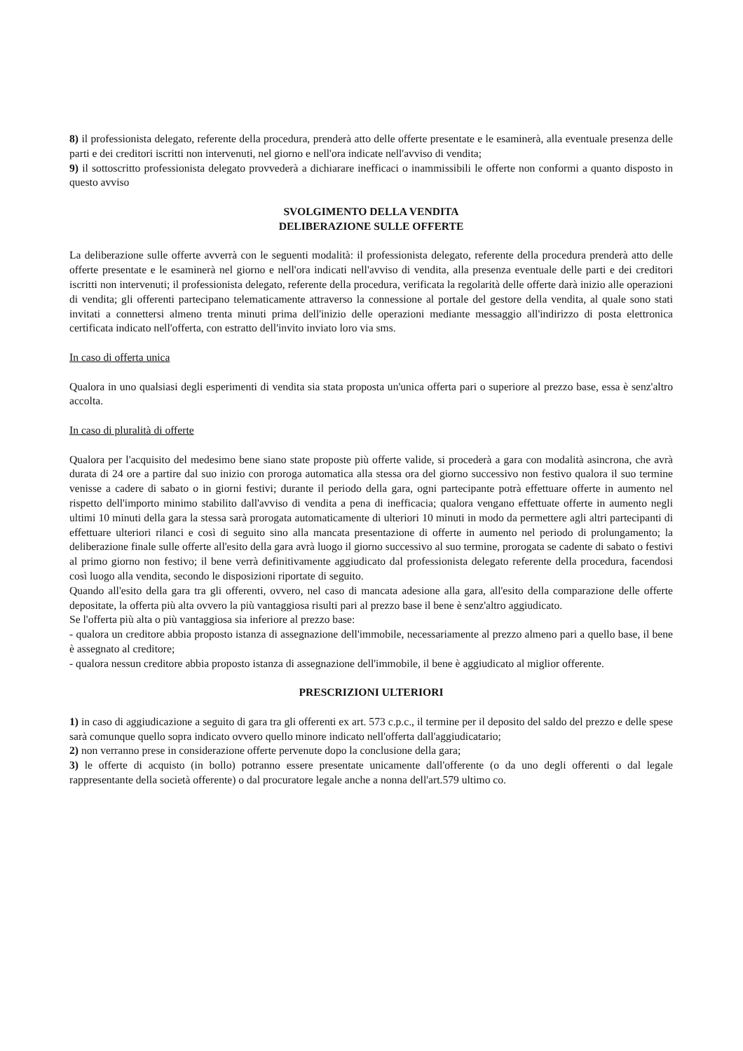8) il professionista delegato, referente della procedura, prenderà atto delle offerte presentate e le esaminerà, alla eventuale presenza delle parti e dei creditori iscritti non intervenuti, nel giorno e nell'ora indicate nell'avviso di vendita;
9) il sottoscritto professionista delegato provvederà a dichiarare inefficaci o inammissibili le offerte non conformi a quanto disposto in questo avviso
SVOLGIMENTO DELLA VENDITA
DELIBERAZIONE SULLE OFFERTE
La deliberazione sulle offerte avverrà con le seguenti modalità: il professionista delegato, referente della procedura prenderà atto delle offerte presentate e le esaminerà nel giorno e nell'ora indicati nell'avviso di vendita, alla presenza eventuale delle parti e dei creditori iscritti non intervenuti; il professionista delegato, referente della procedura, verificata la regolarità delle offerte darà inizio alle operazioni di vendita; gli offerenti partecipano telematicamente attraverso la connessione al portale del gestore della vendita, al quale sono stati invitati a connettersi almeno trenta minuti prima dell'inizio delle operazioni mediante messaggio all'indirizzo di posta elettronica certificata indicato nell'offerta, con estratto dell'invito inviato loro via sms.
In caso di offerta unica
Qualora in uno qualsiasi degli esperimenti di vendita sia stata proposta un'unica offerta pari o superiore al prezzo base, essa è senz'altro accolta.
In caso di pluralità di offerte
Qualora per l'acquisito del medesimo bene siano state proposte più offerte valide, si procederà a gara con modalità asincrona, che avrà durata di 24 ore a partire dal suo inizio con proroga automatica alla stessa ora del giorno successivo non festivo qualora il suo termine venisse a cadere di sabato o in giorni festivi; durante il periodo della gara, ogni partecipante potrà effettuare offerte in aumento nel rispetto dell'importo minimo stabilito dall'avviso di vendita a pena di inefficacia; qualora vengano effettuate offerte in aumento negli ultimi 10 minuti della gara la stessa sarà prorogata automaticamente di ulteriori 10 minuti in modo da permettere agli altri partecipanti di effettuare ulteriori rilanci e così di seguito sino alla mancata presentazione di offerte in aumento nel periodo di prolungamento; la deliberazione finale sulle offerte all'esito della gara avrà luogo il giorno successivo al suo termine, prorogata se cadente di sabato o festivi al primo giorno non festivo; il bene verrà definitivamente aggiudicato dal professionista delegato referente della procedura, facendosi così luogo alla vendita, secondo le disposizioni riportate di seguito.
Quando all'esito della gara tra gli offerenti, ovvero, nel caso di mancata adesione alla gara, all'esito della comparazione delle offerte depositate, la offerta più alta ovvero la più vantaggiosa risulti pari al prezzo base il bene è senz'altro aggiudicato.
Se l'offerta più alta o più vantaggiosa sia inferiore al prezzo base:
- qualora un creditore abbia proposto istanza di assegnazione dell'immobile, necessariamente al prezzo almeno pari a quello base, il bene è assegnato al creditore;
- qualora nessun creditore abbia proposto istanza di assegnazione dell'immobile, il bene è aggiudicato al miglior offerente.
PRESCRIZIONI ULTERIORI
1) in caso di aggiudicazione a seguito di gara tra gli offerenti ex art. 573 c.p.c., il termine per il deposito del saldo del prezzo e delle spese sarà comunque quello sopra indicato ovvero quello minore indicato nell'offerta dall'aggiudicatario;
2) non verranno prese in considerazione offerte pervenute dopo la conclusione della gara;
3) le offerte di acquisto (in bollo) potranno essere presentate unicamente dall'offerente (o da uno degli offerenti o dal legale rappresentante della società offerente) o dal procuratore legale anche a nonna dell'art.579 ultimo co.